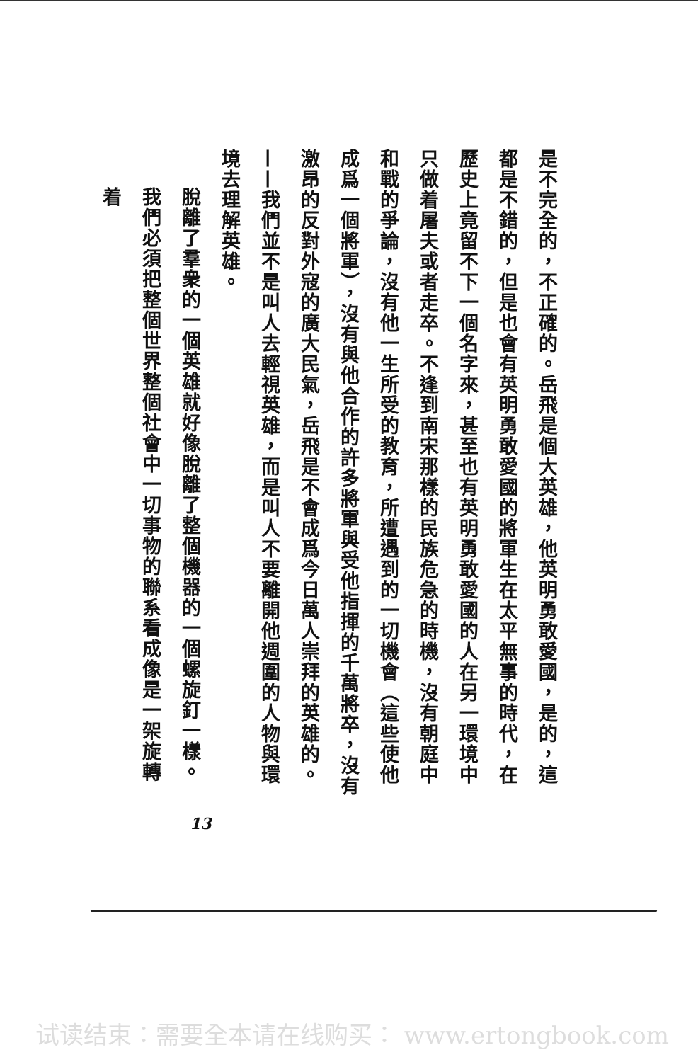是不完全的，不正確的。岳飛是個大英雄，他英明勇敢愛國，是的，這都是不錯的，但是也會有英明勇敢愛國的將軍生在太平無事的時代，在歷史上竟留不下一個名字來，甚至也有英明勇敢愛國的人在另一環境中只做着屠夫或者走卒。不逢到南宋那樣的民族危急的時機，沒有朝庭中和戰的爭論，沒有他一生所受的教育，所遭遇到的一切機會（這些使他成爲一個將軍），沒有與他合作的許多將軍與受他指揮的千萬將卒，沒有激昂的反對外寇的廣大民氣，岳飛是不會成爲今日萬人崇拜的英雄的。——我們並不是叫人去輕視英雄，而是叫人不要離開他週圍的人物與環境去理解英雄。
脫離了羣衆的一個英雄就好像脫離了整個機器的一個螺旋釘一樣。
我們必須把整個世界整個社會中一切事物的聯系看成像是一架旋轉着
13
试读结束：需要全本请在线购买： www.ertongbook.com